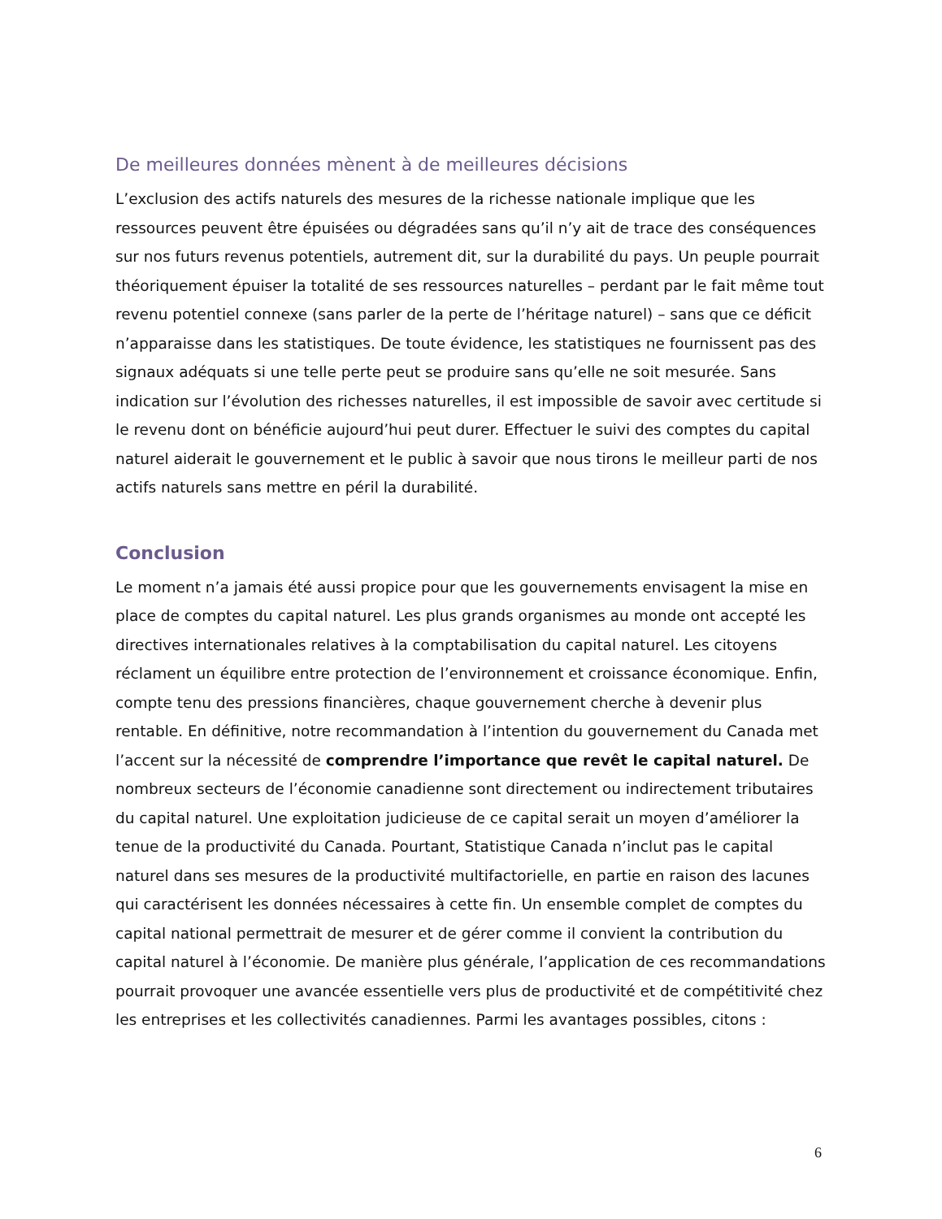De meilleures données mènent à de meilleures décisions
L’exclusion des actifs naturels des mesures de la richesse nationale implique que les ressources peuvent être épuisées ou dégradées sans qu’il n’y ait de trace des conséquences sur nos futurs revenus potentiels, autrement dit, sur la durabilité du pays. Un peuple pourrait théoriquement épuiser la totalité de ses ressources naturelles – perdant par le fait même tout revenu potentiel connexe (sans parler de la perte de l’héritage naturel) – sans que ce déficit n’apparaisse dans les statistiques. De toute évidence, les statistiques ne fournissent pas des signaux adéquats si une telle perte peut se produire sans qu’elle ne soit mesurée. Sans indication sur l’évolution des richesses naturelles, il est impossible de savoir avec certitude si le revenu dont on bénéficie aujourd’hui peut durer. Effectuer le suivi des comptes du capital naturel aiderait le gouvernement et le public à savoir que nous tirons le meilleur parti de nos actifs naturels sans mettre en péril la durabilité.
Conclusion
Le moment n’a jamais été aussi propice pour que les gouvernements envisagent la mise en place de comptes du capital naturel. Les plus grands organismes au monde ont accepté les directives internationales relatives à la comptabilisation du capital naturel. Les citoyens réclament un équilibre entre protection de l’environnement et croissance économique. Enfin, compte tenu des pressions financières, chaque gouvernement cherche à devenir plus rentable. En définitive, notre recommandation à l’intention du gouvernement du Canada met l’accent sur la nécessité de comprendre l’importance que revêt le capital naturel. De nombreux secteurs de l’économie canadienne sont directement ou indirectement tributaires du capital naturel. Une exploitation judicieuse de ce capital serait un moyen d’améliorer la tenue de la productivité du Canada. Pourtant, Statistique Canada n’inclut pas le capital naturel dans ses mesures de la productivité multifactorielle, en partie en raison des lacunes qui caractérisent les données nécessaires à cette fin. Un ensemble complet de comptes du capital national permettrait de mesurer et de gérer comme il convient la contribution du capital naturel à l’économie. De manière plus générale, l’application de ces recommandations pourrait provoquer une avancée essentielle vers plus de productivité et de compétitivité chez les entreprises et les collectivités canadiennes. Parmi les avantages possibles, citons :
6